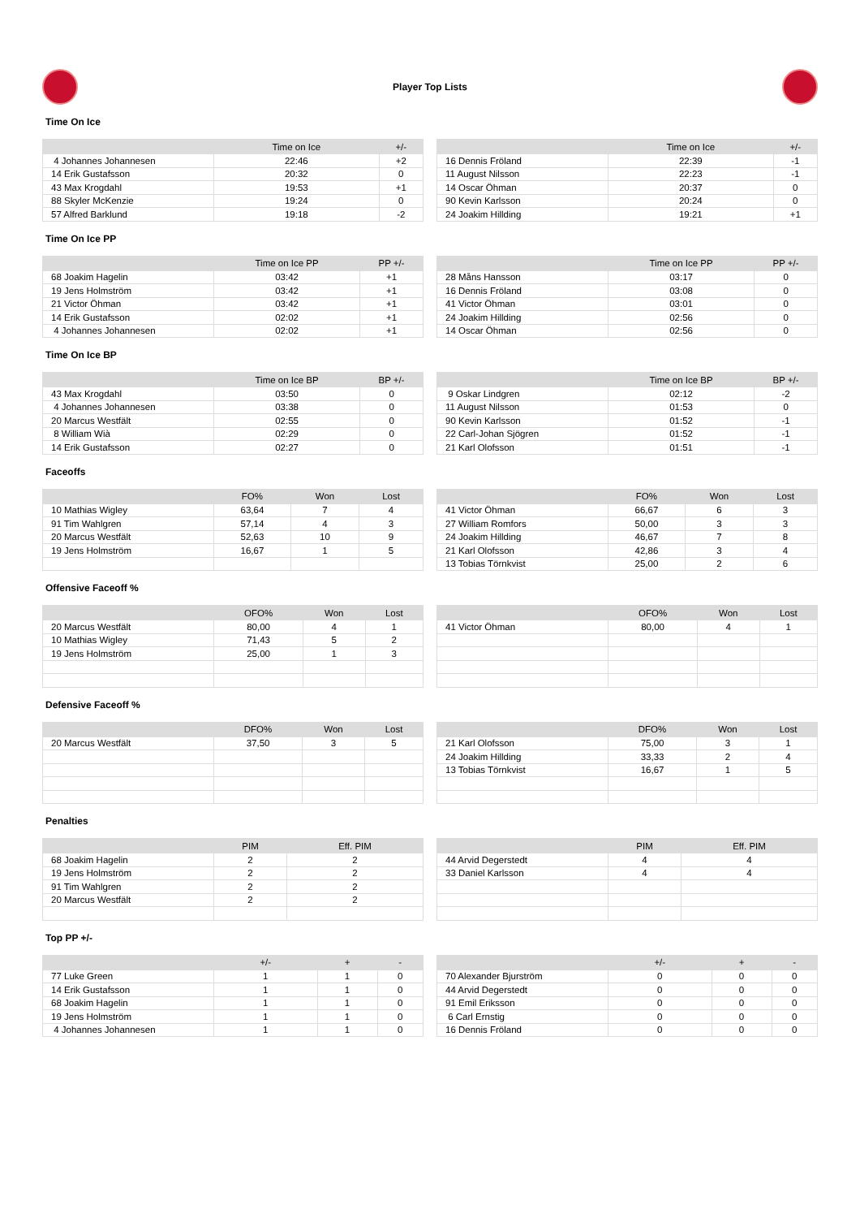Player Top Lists
Time On Ice
| | Time on Ice | +/- |
| --- | --- | --- |
| 4 Johannes Johannesen | 22:46 | +2 |
| 14 Erik Gustafsson | 20:32 | 0 |
| 43 Max Krogdahl | 19:53 | +1 |
| 88 Skyler McKenzie | 19:24 | 0 |
| 57 Alfred Barklund | 19:18 | -2 |
| | Time on Ice | +/- |
| --- | --- | --- |
| 16 Dennis Fröland | 22:39 | -1 |
| 11 August Nilsson | 22:23 | -1 |
| 14 Oscar Öhman | 20:37 | 0 |
| 90 Kevin Karlsson | 20:24 | 0 |
| 24 Joakim Hillding | 19:21 | +1 |
Time On Ice PP
| | Time on Ice PP | PP +/- |
| --- | --- | --- |
| 68 Joakim Hagelin | 03:42 | +1 |
| 19 Jens Holmström | 03:42 | +1 |
| 21 Victor Öhman | 03:42 | +1 |
| 14 Erik Gustafsson | 02:02 | +1 |
| 4 Johannes Johannesen | 02:02 | +1 |
| | Time on Ice PP | PP +/- |
| --- | --- | --- |
| 28 Måns Hansson | 03:17 | 0 |
| 16 Dennis Fröland | 03:08 | 0 |
| 41 Victor Öhman | 03:01 | 0 |
| 24 Joakim Hillding | 02:56 | 0 |
| 14 Oscar Öhman | 02:56 | 0 |
Time On Ice BP
| | Time on Ice BP | BP +/- |
| --- | --- | --- |
| 43 Max Krogdahl | 03:50 | 0 |
| 4 Johannes Johannesen | 03:38 | 0 |
| 20 Marcus Westfält | 02:55 | 0 |
| 8 William Wià | 02:29 | 0 |
| 14 Erik Gustafsson | 02:27 | 0 |
| | Time on Ice BP | BP +/- |
| --- | --- | --- |
| 9 Oskar Lindgren | 02:12 | -2 |
| 11 August Nilsson | 01:53 | 0 |
| 90 Kevin Karlsson | 01:52 | -1 |
| 22 Carl-Johan Sjögren | 01:52 | -1 |
| 21 Karl Olofsson | 01:51 | -1 |
Faceoffs
| | FO% | Won | Lost |
| --- | --- | --- | --- |
| 10 Mathias Wigley | 63,64 | 7 | 4 |
| 91 Tim Wahlgren | 57,14 | 4 | 3 |
| 20 Marcus Westfält | 52,63 | 10 | 9 |
| 19 Jens Holmström | 16,67 | 1 | 5 |
| | FO% | Won | Lost |
| --- | --- | --- | --- |
| 41 Victor Öhman | 66,67 | 6 | 3 |
| 27 William Romfors | 50,00 | 3 | 3 |
| 24 Joakim Hillding | 46,67 | 7 | 8 |
| 21 Karl Olofsson | 42,86 | 3 | 4 |
| 13 Tobias Törnkvist | 25,00 | 2 | 6 |
Offensive Faceoff %
| | OFO% | Won | Lost |
| --- | --- | --- | --- |
| 20 Marcus Westfält | 80,00 | 4 | 1 |
| 10 Mathias Wigley | 71,43 | 5 | 2 |
| 19 Jens Holmström | 25,00 | 1 | 3 |
| | OFO% | Won | Lost |
| --- | --- | --- | --- |
| 41 Victor Öhman | 80,00 | 4 | 1 |
Defensive Faceoff %
| | DFO% | Won | Lost |
| --- | --- | --- | --- |
| 20 Marcus Westfält | 37,50 | 3 | 5 |
| | DFO% | Won | Lost |
| --- | --- | --- | --- |
| 21 Karl Olofsson | 75,00 | 3 | 1 |
| 24 Joakim Hillding | 33,33 | 2 | 4 |
| 13 Tobias Törnkvist | 16,67 | 1 | 5 |
Penalties
| | PIM | Eff. PIM |
| --- | --- | --- |
| 68 Joakim Hagelin | 2 | 2 |
| 19 Jens Holmström | 2 | 2 |
| 91 Tim Wahlgren | 2 | 2 |
| 20 Marcus Westfält | 2 | 2 |
| | PIM | Eff. PIM |
| --- | --- | --- |
| 44 Arvid Degerstedt | 4 | 4 |
| 33 Daniel Karlsson | 4 | 4 |
Top PP +/-
| | +/- | + | - |
| --- | --- | --- | --- |
| 77 Luke Green | 1 | 1 | 0 |
| 14 Erik Gustafsson | 1 | 1 | 0 |
| 68 Joakim Hagelin | 1 | 1 | 0 |
| 19 Jens Holmström | 1 | 1 | 0 |
| 4 Johannes Johannesen | 1 | 1 | 0 |
| | +/- | + | - |
| --- | --- | --- | --- |
| 70 Alexander Bjurström | 0 | 0 | 0 |
| 44 Arvid Degerstedt | 0 | 0 | 0 |
| 91 Emil Eriksson | 0 | 0 | 0 |
| 6 Carl Ernstig | 0 | 0 | 0 |
| 16 Dennis Fröland | 0 | 0 | 0 |